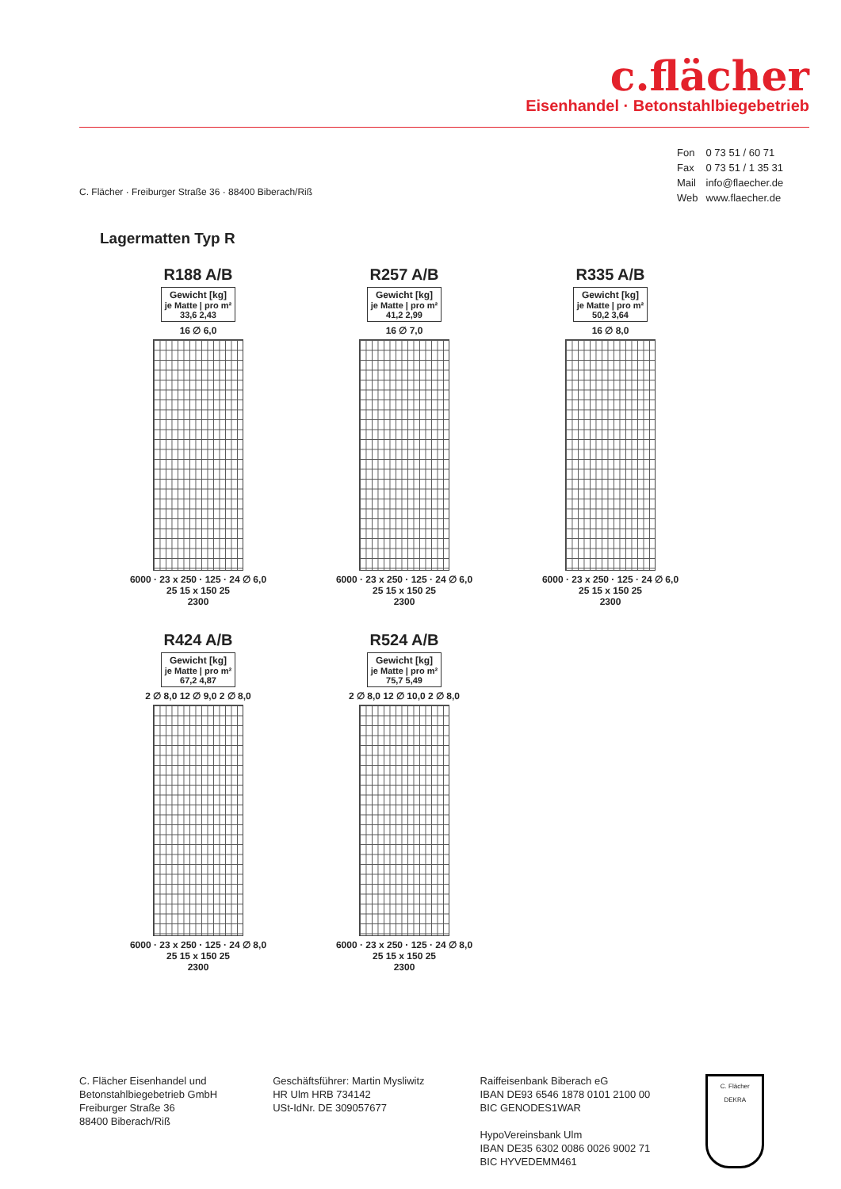c.flächer
Eisenhandel · Betonstahlbiegebetrieb
| Fon | 0 73 51 / 60 71 |
| Fax | 0 73 51 / 1 35 31 |
| Mail | info@flaecher.de |
| Web | www.flaecher.de |
C. Flächer · Freiburger Straße 36 · 88400 Biberach/Riß
Lagermatten Typ R
R188 A/B
Gewicht [kg]
je Matte | pro m²
33,6 2,43
16 ∅ 6,0
6000 · 23 x 250 · 125 · 24 ∅ 6,0
25 15 x 150 25
2300
R257 A/B
Gewicht [kg]
je Matte | pro m²
41,2 2,99
16 ∅ 7,0
6000 · 23 x 250 · 125 · 24 ∅ 6,0
25 15 x 150 25
2300
R335 A/B
Gewicht [kg]
je Matte | pro m²
50,2 3,64
16 ∅ 8,0
6000 · 23 x 250 · 125 · 24 ∅ 6,0
25 15 x 150 25
2300
R424 A/B
Gewicht [kg]
je Matte | pro m²
67,2 4,87
2 ∅ 8,0 12 ∅ 9,0 2 ∅ 8,0
6000 · 23 x 250 · 125 · 24 ∅ 8,0
25 15 x 150 25
2300
R524 A/B
Gewicht [kg]
je Matte | pro m²
75,7 5,49
2 ∅ 8,0 12 ∅ 10,0 2 ∅ 8,0
6000 · 23 x 250 · 125 · 24 ∅ 8,0
25 15 x 150 25
2300
C. Flächer Eisenhandel und
Betonstahlbiegebetrieb GmbH
Freiburger Straße 36
88400 Biberach/Riß
Geschäftsführer: Martin Mysliwitz
HR Ulm HRB 734142
USt-IdNr. DE 309057677
Raiffeisenbank Biberach eG
IBAN DE93 6546 1878 0101 2100 00
BIC GENODES1WAR
HypoVereinsbank Ulm
IBAN DE35 6302 0086 0026 9002 71
BIC HYVEDEMM461
C. Flächer
DEKRA